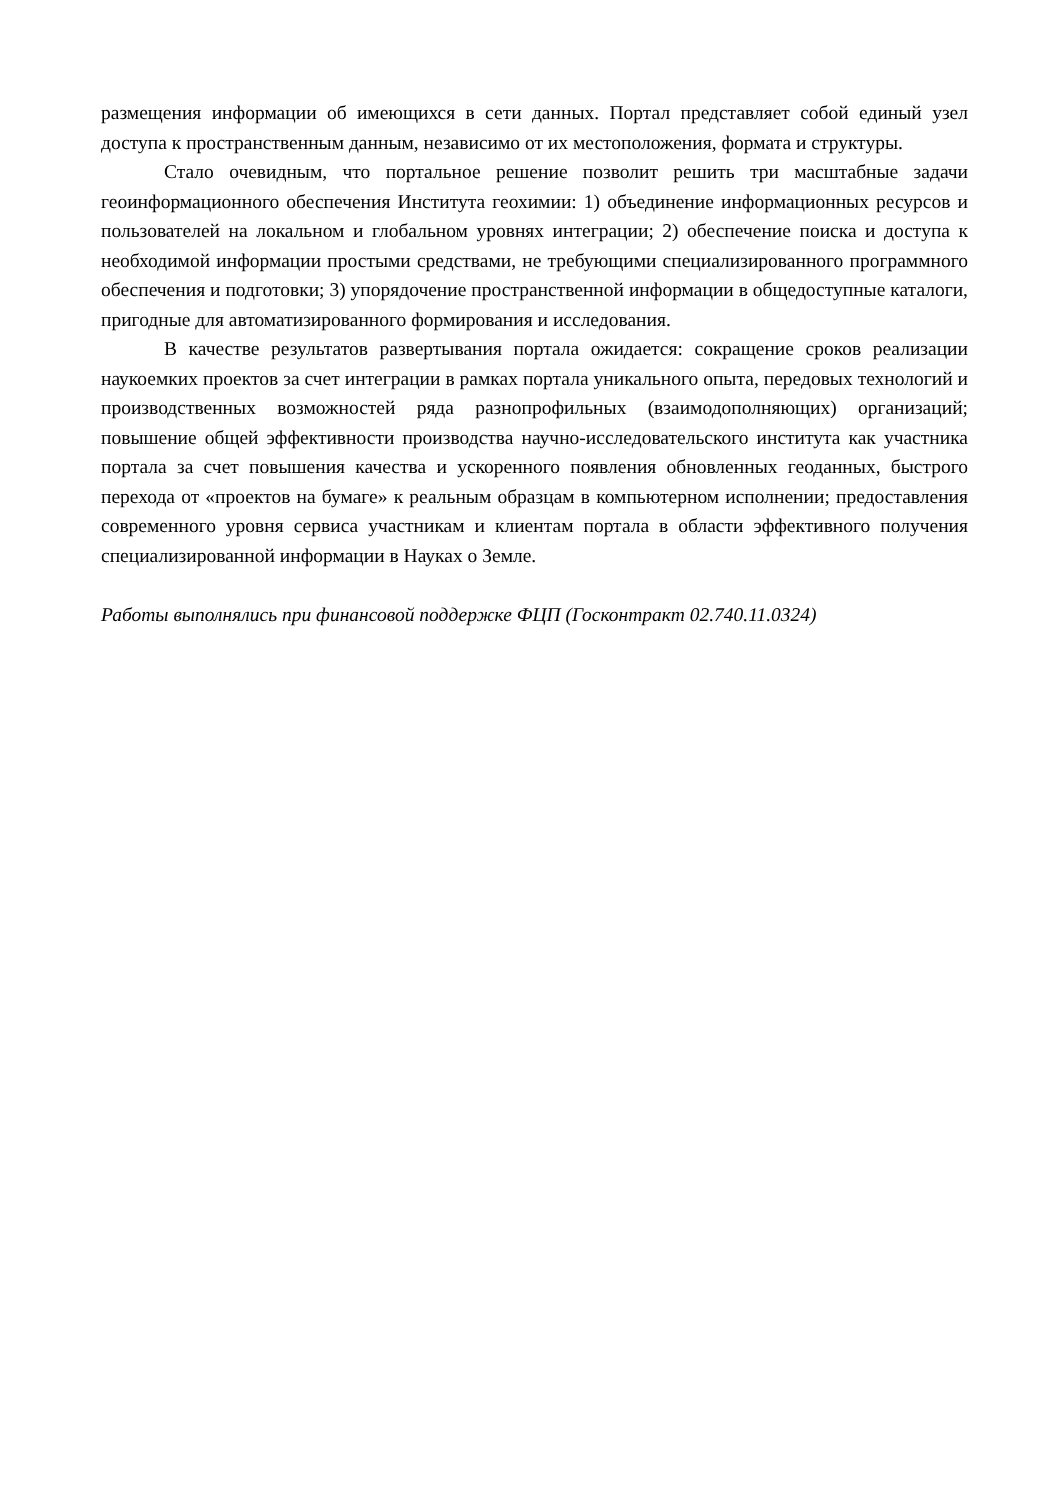размещения информации об имеющихся в сети данных. Портал представляет собой единый узел доступа к пространственным данным, независимо от их местоположения, формата и структуры.
Стало очевидным, что портальное решение позволит решить три масштабные задачи геоинформационного обеспечения Института геохимии: 1) объединение информационных ресурсов и пользователей на локальном и глобальном уровнях интеграции; 2) обеспечение поиска и доступа к необходимой информации простыми средствами, не требующими специализированного программного обеспечения и подготовки; 3) упорядочение пространственной информации в общедоступные каталоги, пригодные для автоматизированного формирования и исследования.
В качестве результатов развертывания портала ожидается: сокращение сроков реализации наукоемких проектов за счет интеграции в рамках портала уникального опыта, передовых технологий и производственных возможностей ряда разнопрофильных (взаимодополняющих) организаций; повышение общей эффективности производства научно-исследовательского института как участника портала за счет повышения качества и ускоренного появления обновленных геоданных, быстрого перехода от «проектов на бумаге» к реальным образцам в компьютерном исполнении; предоставления современного уровня сервиса участникам и клиентам портала в области эффективного получения специализированной информации в Науках о Земле.
Работы выполнялись при финансовой поддержке ФЦП (Госконтракт 02.740.11.0324)